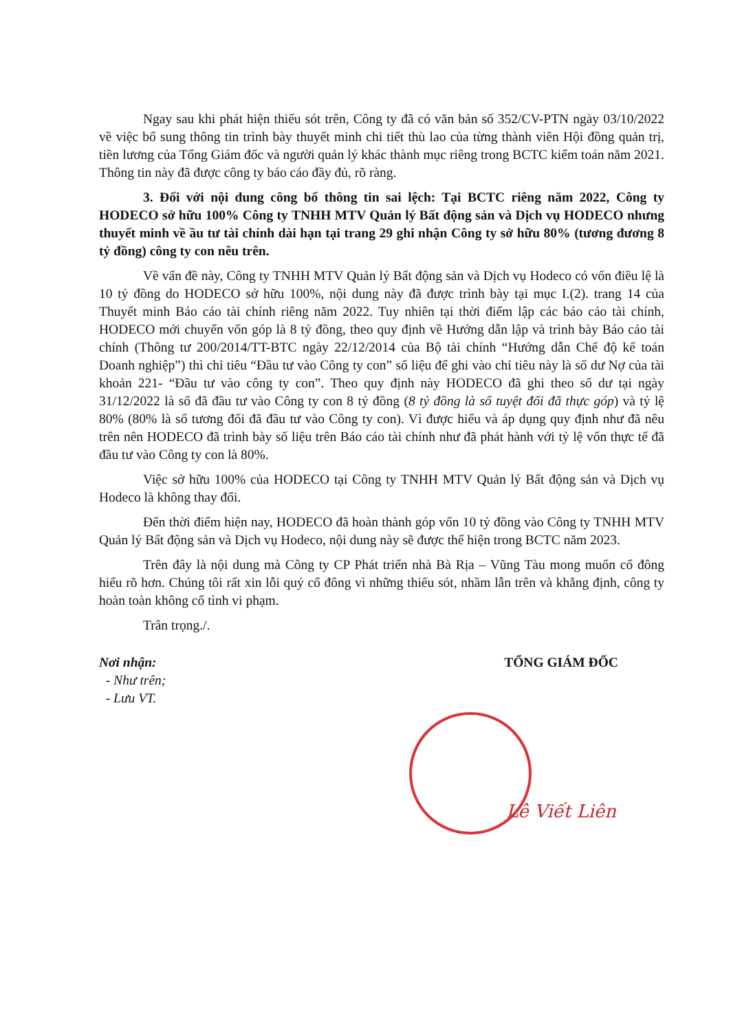Ngay sau khi phát hiện thiếu sót trên, Công ty đã có văn bản số 352/CV-PTN ngày 03/10/2022 về việc bổ sung thông tin trình bày thuyết minh chi tiết thù lao của từng thành viên Hội đồng quản trị, tiền lương của Tổng Giám đốc và người quản lý khác thành mục riêng trong BCTC kiểm toán năm 2021. Thông tin này đã được công ty báo cáo đầy đủ, rõ ràng.
3. Đối với nội dung công bố thông tin sai lệch: Tại BCTC riêng năm 2022, Công ty HODECO sở hữu 100% Công ty TNHH MTV Quản lý Bất động sản và Dịch vụ HODECO nhưng thuyết minh về ầu tư tài chính dài hạn tại trang 29 ghi nhận Công ty sở hữu 80% (tương đương 8 tỷ đồng) công ty con nêu trên.
Về vấn đề này, Công ty TNHH MTV Quản lý Bất động sản và Dịch vụ Hodeco có vốn điều lệ là 10 tỷ đồng do HODECO sở hữu 100%, nội dung này đã được trình bày tại mục I.(2). trang 14 của Thuyết minh Báo cáo tài chính riêng năm 2022. Tuy nhiên tại thời điểm lập các báo cáo tài chính, HODECO mới chuyển vốn góp là 8 tỷ đồng, theo quy định về Hướng dẫn lập và trình bày Báo cáo tài chính (Thông tư 200/2014/TT-BTC ngày 22/12/2014 của Bộ tài chính “Hướng dẫn Chế độ kế toán Doanh nghiệp”) thì chỉ tiêu “Đầu tư vào Công ty con” số liệu để ghi vào chỉ tiêu này là số dư Nợ của tài khoản 221- “Đầu tư vào công ty con”. Theo quy định này HODECO đã ghi theo số dư tại ngày 31/12/2022 là số đã đầu tư vào Công ty con 8 tỷ đồng (8 tỷ đồng là số tuyệt đối đã thực góp) và tỷ lệ 80% (80% là số tương đối đã đầu tư vào Công ty con). Vì được hiểu và áp dụng quy định như đã nêu trên nên HODECO đã trình bày số liệu trên Báo cáo tài chính như đã phát hành với tỷ lệ vốn thực tế đã đầu tư vào Công ty con là 80%.
Việc sở hữu 100% của HODECO tại Công ty TNHH MTV Quản lý Bất động sản và Dịch vụ Hodeco là không thay đổi.
Đến thời điểm hiện nay, HODECO đã hoàn thành góp vốn 10 tỷ đồng vào Công ty TNHH MTV Quản lý Bất động sản và Dịch vụ Hodeco, nội dung này sẽ được thể hiện trong BCTC năm 2023.
Trên đây là nội dung mà Công ty CP Phát triển nhà Bà Rịa – Vũng Tàu mong muốn cổ đông hiểu rõ hơn. Chúng tôi rất xin lỗi quý cổ đông vì những thiếu sót, nhầm lẫn trên và khẳng định, công ty hoàn toàn không cố tình vi phạm.
Trân trọng./.
Nơi nhận:
- Như trên;
- Lưu VT.
TỔNG GIÁM ĐỐC
Lê Viết Liên